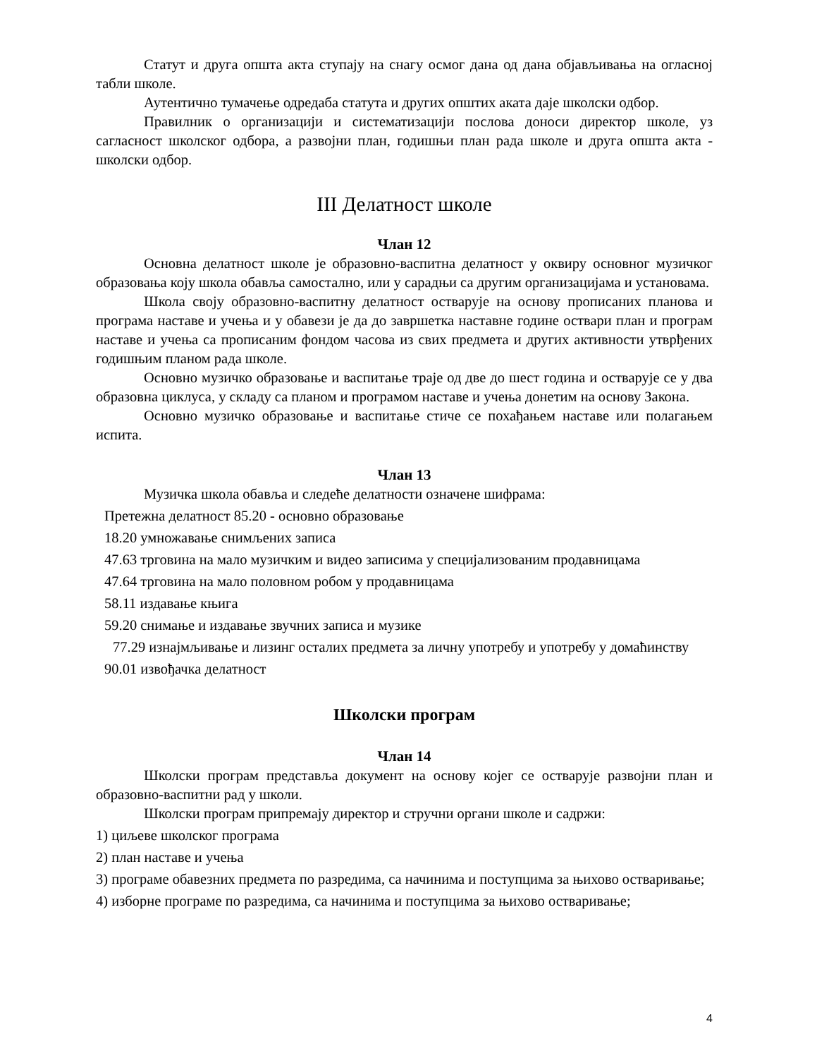Статут и друга општа акта ступају на снагу осмог дана од дана објављивања на огласној табли школе.
Аутентично тумачење одредаба статута и других општих аката даје школски одбор.
Правилник о организацији и систематизацији послова доноси директор школе, уз сагласност школског одбора, а развојни план, годишњи план рада школе и друга општа акта - школски одбор.
III Делатност школе
Члан 12
Основна делатност школе је образовно-васпитна делатност у оквиру основног музичког образовања коју школа обавља самостално, или у сарадњи са другим организацијама и установама.
Школа своју образовно-васпитну делатност остварује на основу прописаних планова и програма наставе и учења и у обавези је да до завршетка наставне године оствари план и програм наставе и учења са прописаним фондом часова из свих предмета и других активности утврђених годишњим планом рада школе.
Основно музичко образовање и васпитање траје од две до шест година и остварује се у два образовна циклуса, у складу са планом и програмом наставе и учења донетим на основу Закона.
Основно музичко образовање и васпитање стиче се похађањем наставе или полагањем испита.
Члан 13
Музичка школа обавља и следеће делатности означене шифрама:
Претежна делатност 85.20 - основно образовање
18.20 умножавање снимљених записа
47.63 трговина на мало музичким и видео записима у специјализованим продавницама
47.64 трговина на мало половном робом у продавницама
58.11 издавање књига
59.20 снимање и издавање звучних записа и музике
77.29 изнајмљивање и лизинг осталих предмета за личну употребу и употребу у домаћинству
90.01 извођачка делатност
Школски програм
Члан 14
Школски програм представља документ на основу којег се остварује развојни план и образовно-васпитни рад у школи.
Школски програм припремају директор и стручни органи школе и садржи:
1) циљеве школског програма
2) план наставе и учења
3) програме обавезних предмета по разредима, са начинима и поступцима за њихово остваривање;
4) изборне програме по разредима, са начинима и поступцима за њихово остваривање;
4